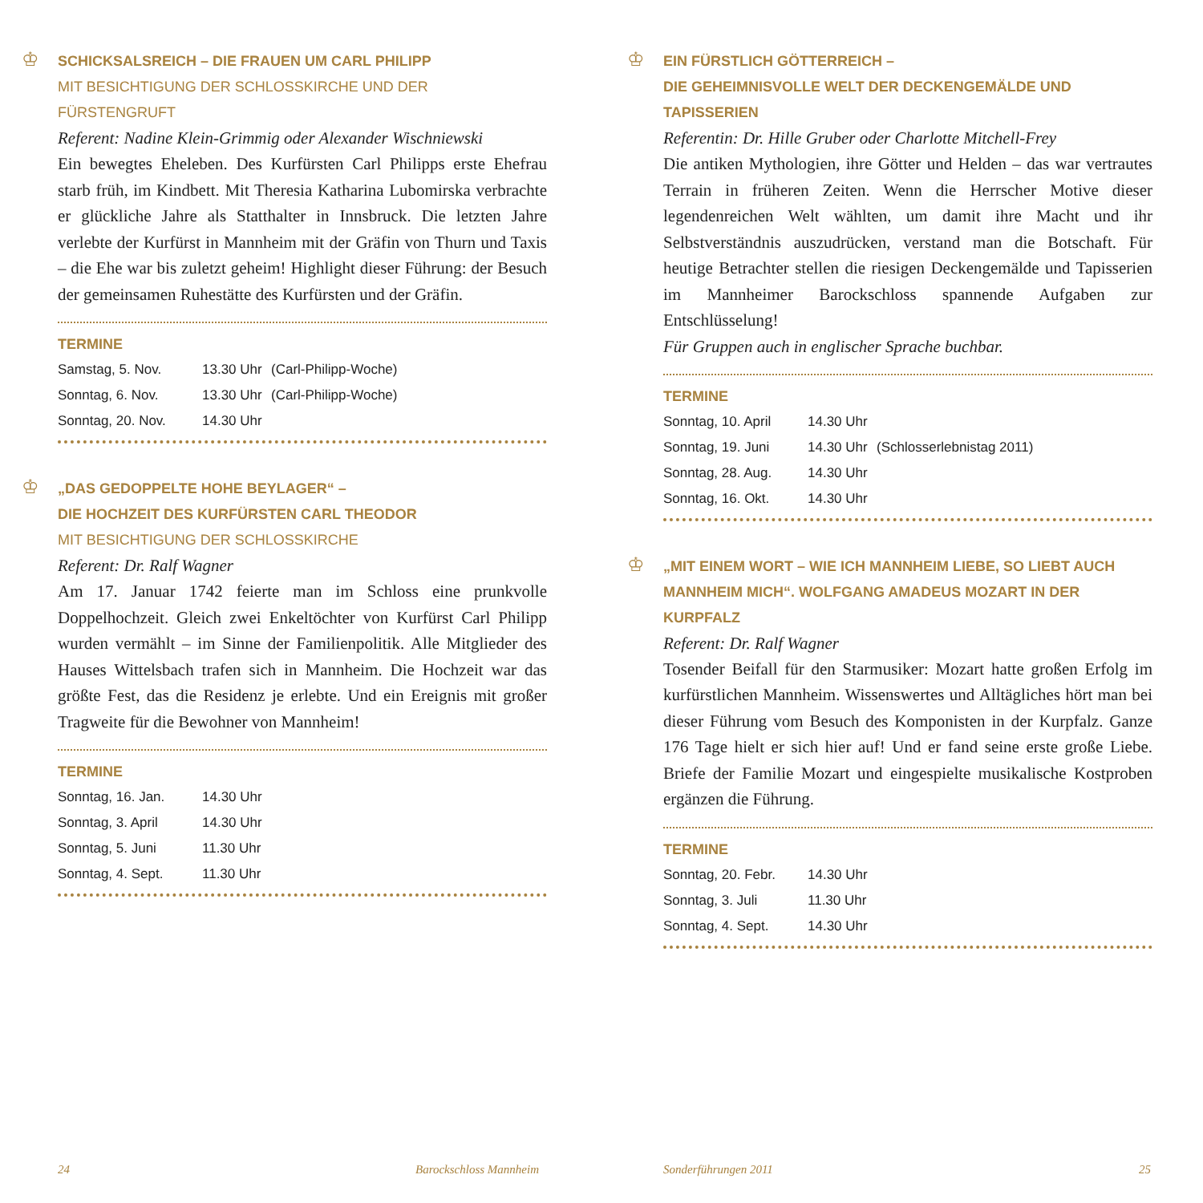♔
SCHICKSALSREICH – DIE FRAUEN UM CARL PHILIPP
MIT BESICHTIGUNG DER SCHLOSSKIRCHE UND DER FÜRSTENGRUFT
Referent: Nadine Klein-Grimmig oder Alexander Wischniewski
Ein bewegtes Eheleben. Des Kurfürsten Carl Philipps erste Ehefrau starb früh, im Kindbett. Mit Theresia Katharina Lubomirska verbrachte er glückliche Jahre als Statthalter in Innsbruck. Die letzten Jahre verlebte der Kurfürst in Mannheim mit der Gräfin von Thurn und Taxis – die Ehe war bis zuletzt geheim! Highlight dieser Führung: der Besuch der gemeinsamen Ruhestätte des Kurfürsten und der Gräfin.
TERMINE
| Samstag, 5. Nov. | 13.30 Uhr | (Carl-Philipp-Woche) |
| Sonntag, 6. Nov. | 13.30 Uhr | (Carl-Philipp-Woche) |
| Sonntag, 20. Nov. | 14.30 Uhr | |
♔
„DAS GEDOPPELTE HOHE BEYLAGER“ –
DIE HOCHZEIT DES KURFÜRSTEN CARL THEODOR
MIT BESICHTIGUNG DER SCHLOSSKIRCHE
Referent: Dr. Ralf Wagner
Am 17. Januar 1742 feierte man im Schloss eine prunkvolle Doppelhochzeit. Gleich zwei Enkeltöchter von Kurfürst Carl Philipp wurden vermählt – im Sinne der Familienpolitik. Alle Mitglieder des Hauses Wittelsbach trafen sich in Mannheim. Die Hochzeit war das größte Fest, das die Residenz je erlebte. Und ein Ereignis mit großer Tragweite für die Bewohner von Mannheim!
TERMINE
| Sonntag, 16. Jan. | 14.30 Uhr |
| Sonntag, 3. April | 14.30 Uhr |
| Sonntag, 5. Juni | 11.30 Uhr |
| Sonntag, 4. Sept. | 11.30 Uhr |
♔
EIN FÜRSTLICH GÖTTERREICH –
DIE GEHEIMNISVOLLE WELT DER DECKENGEMÄLDE UND TAPISSERIEN
Referentin: Dr. Hille Gruber oder Charlotte Mitchell-Frey
Die antiken Mythologien, ihre Götter und Helden – das war vertrautes Terrain in früheren Zeiten. Wenn die Herrscher Motive dieser legendenreichen Welt wählten, um damit ihre Macht und ihr Selbstverständnis auszudrücken, verstand man die Botschaft. Für heutige Betrachter stellen die riesigen Deckengemälde und Tapisserien im Mannheimer Barockschloss spannende Aufgaben zur Entschlüsselung!
Für Gruppen auch in englischer Sprache buchbar.
TERMINE
| Sonntag, 10. April | 14.30 Uhr | |
| Sonntag, 19. Juni | 14.30 Uhr | (Schlosserlebnistag 2011) |
| Sonntag, 28. Aug. | 14.30 Uhr | |
| Sonntag, 16. Okt. | 14.30 Uhr | |
♔
„MIT EINEM WORT – WIE ICH MANNHEIM LIEBE, SO LIEBT AUCH MANNHEIM MICH“. WOLFGANG AMADEUS MOZART IN DER KURPFALZ
Referent: Dr. Ralf Wagner
Tosender Beifall für den Starmusiker: Mozart hatte großen Erfolg im kurfürstlichen Mannheim. Wissenswertes und Alltägliches hört man bei dieser Führung vom Besuch des Komponisten in der Kurpfalz. Ganze 176 Tage hielt er sich hier auf! Und er fand seine erste große Liebe. Briefe der Familie Mozart und eingespielte musikalische Kostproben ergänzen die Führung.
TERMINE
| Sonntag, 20. Febr. | 14.30 Uhr |
| Sonntag, 3. Juli | 11.30 Uhr |
| Sonntag, 4. Sept. | 14.30 Uhr |
24 Barockschloss Mannheim Sonderführungen 2011 25